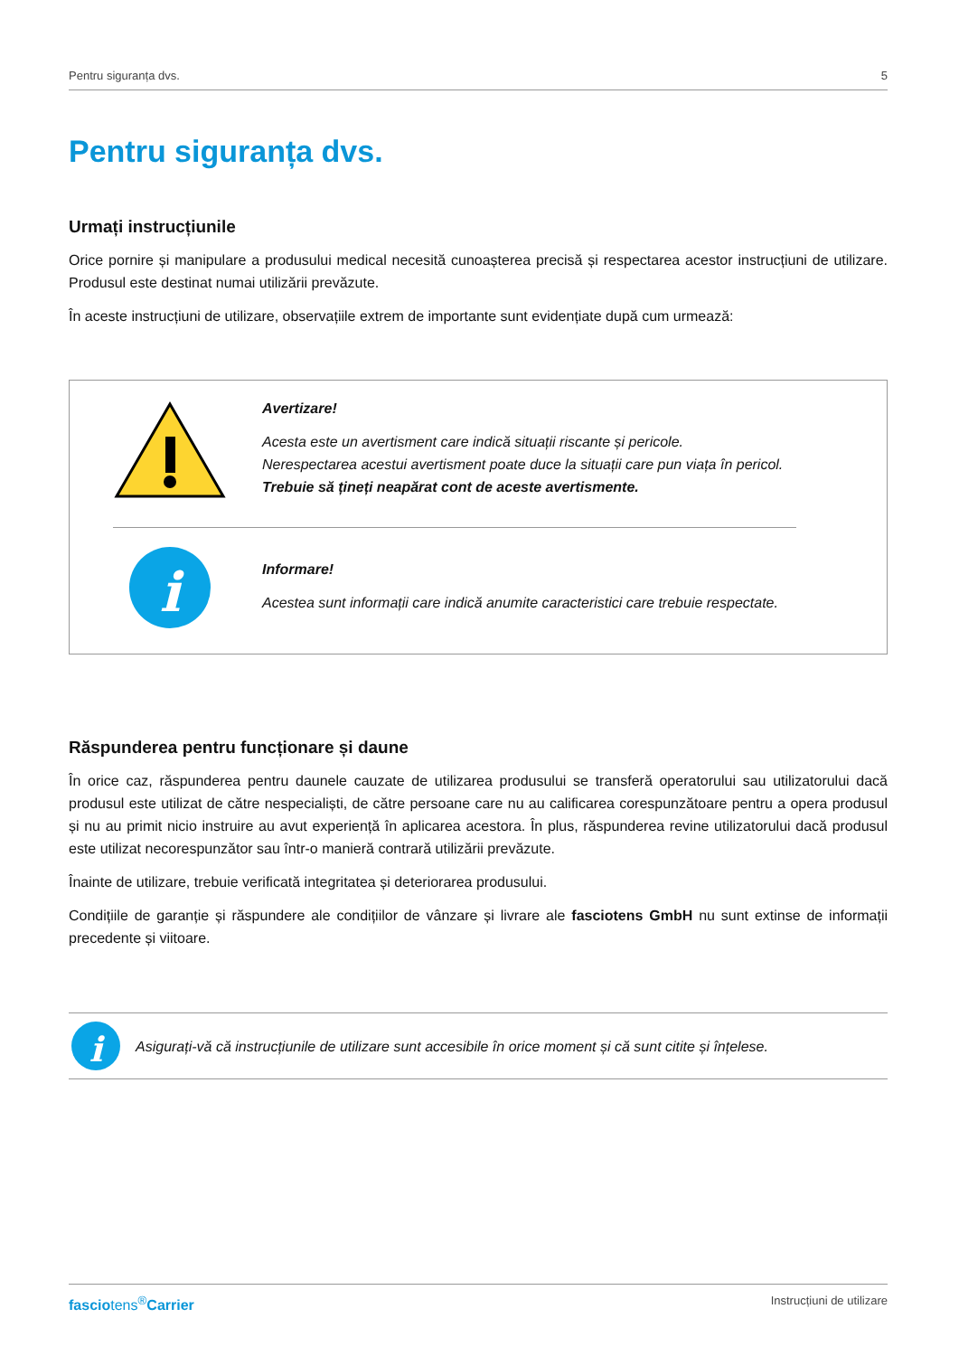Pentru siguranța dvs. 5
Pentru siguranța dvs.
Urmați instrucțiunile
Orice pornire și manipulare a produsului medical necesită cunoașterea precisă și respectarea acestor instrucțiuni de utilizare. Produsul este destinat numai utilizării prevăzute.
În aceste instrucțiuni de utilizare, observațiile extrem de importante sunt evidențiate după cum urmează:
Avertizare!
Acesta este un avertisment care indică situații riscante și pericole.
Nerespectarea acestui avertisment poate duce la situații care pun viața în pericol.
Trebuie să țineți neapărat cont de aceste avertismente.
i
Informare!
Acestea sunt informații care indică anumite caracteristici care trebuie respectate.
Răspunderea pentru funcționare și daune
În orice caz, răspunderea pentru daunele cauzate de utilizarea produsului se transferă operatorului sau utilizatorului dacă produsul este utilizat de către nespecialiști, de către persoane care nu au calificarea corespunzătoare pentru a opera produsul și nu au primit nicio instruire au avut experiență în aplicarea acestora. În plus, răspunderea revine utilizatorului dacă produsul este utilizat necorespunzător sau într-o manieră contrară utilizării prevăzute.
Înainte de utilizare, trebuie verificată integritatea și deteriorarea produsului.
Condițiile de garanție și răspundere ale condițiilor de vânzare și livrare ale fasciotens GmbH nu sunt extinse de informații precedente și viitoare.
i
Asigurați-vă că instrucțiunile de utilizare sunt accesibile în orice moment și că sunt citite și înțelese.
fasciotens<sup>®</sup>Carrier Instrucțiuni de utilizare